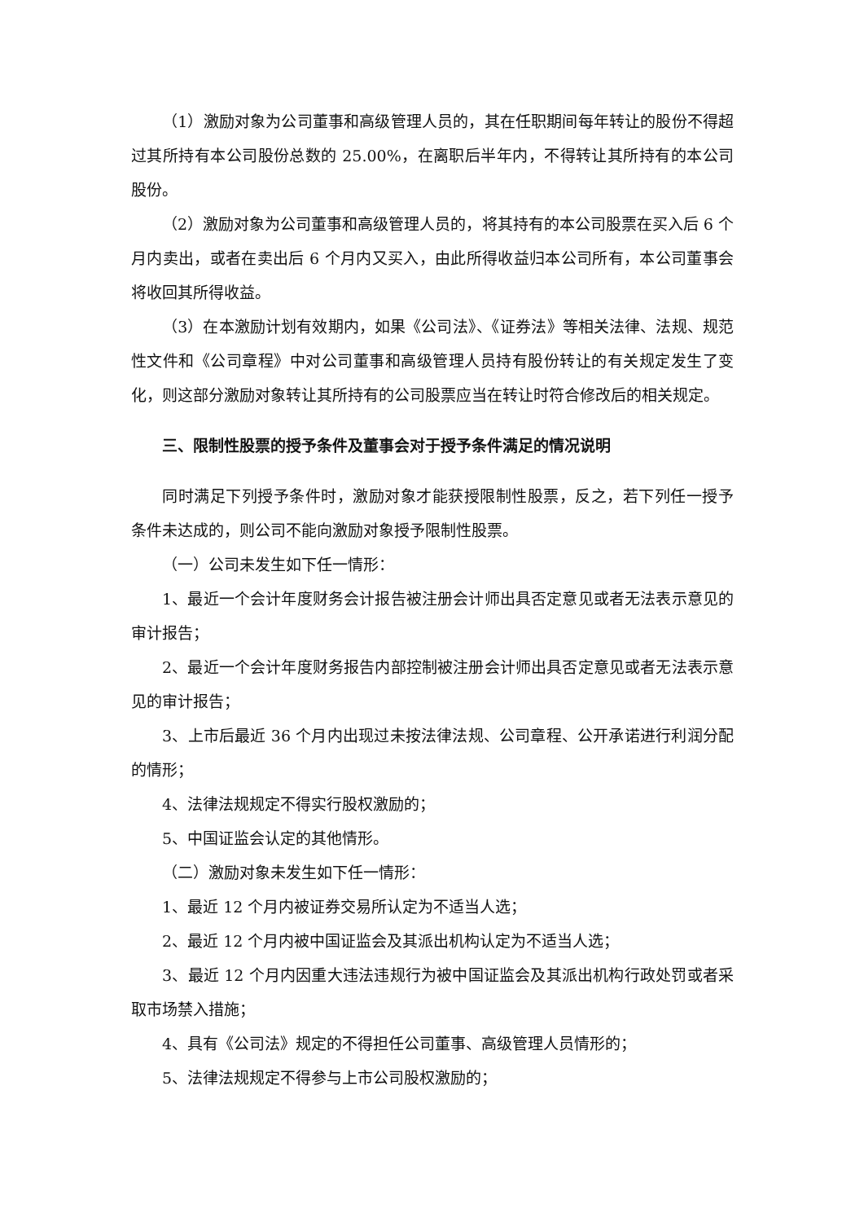（1）激励对象为公司董事和高级管理人员的，其在任职期间每年转让的股份不得超过其所持有本公司股份总数的 25.00%，在离职后半年内，不得转让其所持有的本公司股份。
（2）激励对象为公司董事和高级管理人员的，将其持有的本公司股票在买入后 6 个月内卖出，或者在卖出后 6 个月内又买入，由此所得收益归本公司所有，本公司董事会将收回其所得收益。
（3）在本激励计划有效期内，如果《公司法》、《证券法》等相关法律、法规、规范性文件和《公司章程》中对公司董事和高级管理人员持有股份转让的有关规定发生了变化，则这部分激励对象转让其所持有的公司股票应当在转让时符合修改后的相关规定。
三、限制性股票的授予条件及董事会对于授予条件满足的情况说明
同时满足下列授予条件时，激励对象才能获授限制性股票，反之，若下列任一授予条件未达成的，则公司不能向激励对象授予限制性股票。
（一）公司未发生如下任一情形：
1、最近一个会计年度财务会计报告被注册会计师出具否定意见或者无法表示意见的审计报告；
2、最近一个会计年度财务报告内部控制被注册会计师出具否定意见或者无法表示意见的审计报告；
3、上市后最近 36 个月内出现过未按法律法规、公司章程、公开承诺进行利润分配的情形；
4、法律法规规定不得实行股权激励的；
5、中国证监会认定的其他情形。
（二）激励对象未发生如下任一情形：
1、最近 12 个月内被证券交易所认定为不适当人选；
2、最近 12 个月内被中国证监会及其派出机构认定为不适当人选；
3、最近 12 个月内因重大违法违规行为被中国证监会及其派出机构行政处罚或者采取市场禁入措施；
4、具有《公司法》规定的不得担任公司董事、高级管理人员情形的；
5、法律法规规定不得参与上市公司股权激励的；